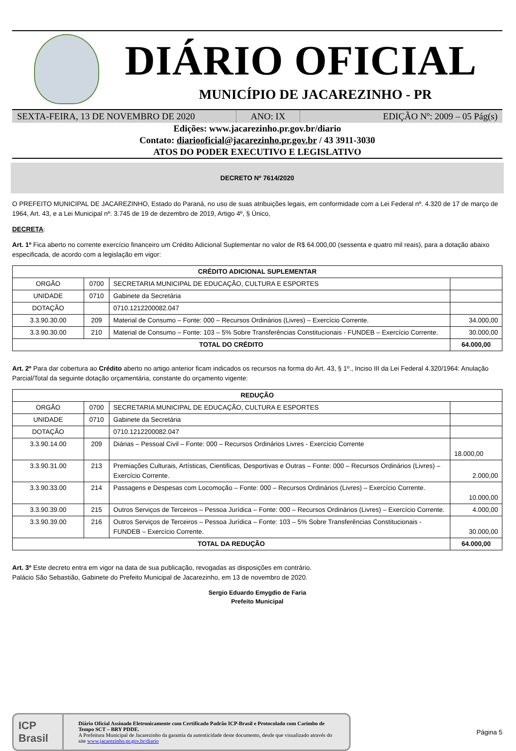DIÁRIO OFICIAL
MUNICÍPIO DE JACAREZINHO - PR
SEXTA-FEIRA, 13 DE NOVEMBRO DE 2020 ANO: IX EDIÇÃO Nº: 2009 – 05 Pág(s)
Edições: www.jacarezinho.pr.gov.br/diario
Contato: diariooficial@jacarezinho.pr.gov.br / 43 3911-3030
ATOS DO PODER EXECUTIVO E LEGISLATIVO
DECRETO Nº 7614/2020
O PREFEITO MUNICIPAL DE JACAREZINHO, Estado do Paraná, no uso de suas atribuições legais, em conformidade com a Lei Federal nº. 4.320 de 17 de março de 1964, Art. 43, e a Lei Municipal nº. 3.745 de 19 de dezembro de 2019, Artigo 4º, § Único,
DECRETA:
Art. 1º Fica aberto no corrente exercício financeiro um Crédito Adicional Suplementar no valor de R$ 64.000,00 (sessenta e quatro mil reais), para a dotação abaixo especificada, de acordo com a legislação em vigor:
| CRÉDITO ADICIONAL SUPLEMENTAR | | | |
| --- | --- | --- | --- |
| ORGÃO | 0700 | SECRETARIA MUNICIPAL DE EDUCAÇÃO, CULTURA E ESPORTES | |
| UNIDADE | 0710 | Gabinete da Secretária | |
| DOTAÇÃO | | 0710.1212200082.047 | |
| 3.3.90.30.00 | 209 | Material de Consumo – Fonte: 000 – Recursos Ordinários (Livres) – Exercício Corrente. | 34.000,00 |
| 3.3.90.30.00 | 210 | Material de Consumo – Fonte: 103 – 5% Sobre Transferências Constitucionais - FUNDEB – Exercício Corrente. | 30.000,00 |
| TOTAL DO CRÉDITO | | | 64.000,00 |
Art. 2º Para dar cobertura ao Crédito aberto no artigo anterior ficam indicados os recursos na forma do Art. 43, § 1º., Inciso III da Lei Federal 4.320/1964: Anulação Parcial/Total da seguinte dotação orçamentária, constante do orçamento vigente:
| REDUÇÃO | | | |
| --- | --- | --- | --- |
| ORGÃO | 0700 | SECRETARIA MUNICIPAL DE EDUCAÇÃO, CULTURA E ESPORTES | |
| UNIDADE | 0710 | Gabinete da Secretária | |
| DOTAÇÃO | | 0710.1212200082.047 | |
| 3.3.90.14.00 | 209 | Diárias – Pessoal Civil – Fonte: 000 – Recursos Ordinários Livres - Exercício Corrente | 18.000,00 |
| 3.3.90.31.00 | 213 | Premiações Culturais, Artísticas, Cientificas, Desportivas e Outras – Fonte: 000 – Recursos Ordinários (Livres) – Exercício Corrente. | 2.000,00 |
| 3.3.90.33.00 | 214 | Passagens e Despesas com Locomoção – Fonte: 000 – Recursos Ordinários (Livres) – Exercício Corrente. | 10.000,00 |
| 3.3.90.39.00 | 215 | Outros Serviços de Terceiros – Pessoa Jurídica – Fonte: 000 – Recursos Ordinários (Livres) – Exercício Corrente. | 4.000,00 |
| 3.3.90.39.00 | 216 | Outros Serviços de Terceiros – Pessoa Jurídica – Fonte: 103 – 5% Sobre Transferências Constitucionais - FUNDEB – Exercício Corrente. | 30.000,00 |
| TOTAL DA REDUÇÃO | | | 64.000,00 |
Art. 3º Este decreto entra em vigor na data de sua publicação, revogadas as disposições em contrário.
Palácio São Sebastião, Gabinete do Prefeito Municipal de Jacarezinho, em 13 de novembro de 2020.
Sergio Eduardo Emygdio de Faria
Prefeito Municipal
ICP
Brasil
Diário Oficial Assinado Eletronicamente com Certificado Padrão ICP-Brasil e Protocolado com Carimbo de Tempo SCT – BRY PDDE.
A Prefeitura Municipal de Jacarezinho da garantia da autenticidade deste documento, desde que visualizado através do site www.jacarezinho.pr.gov.br/diario
Página 5